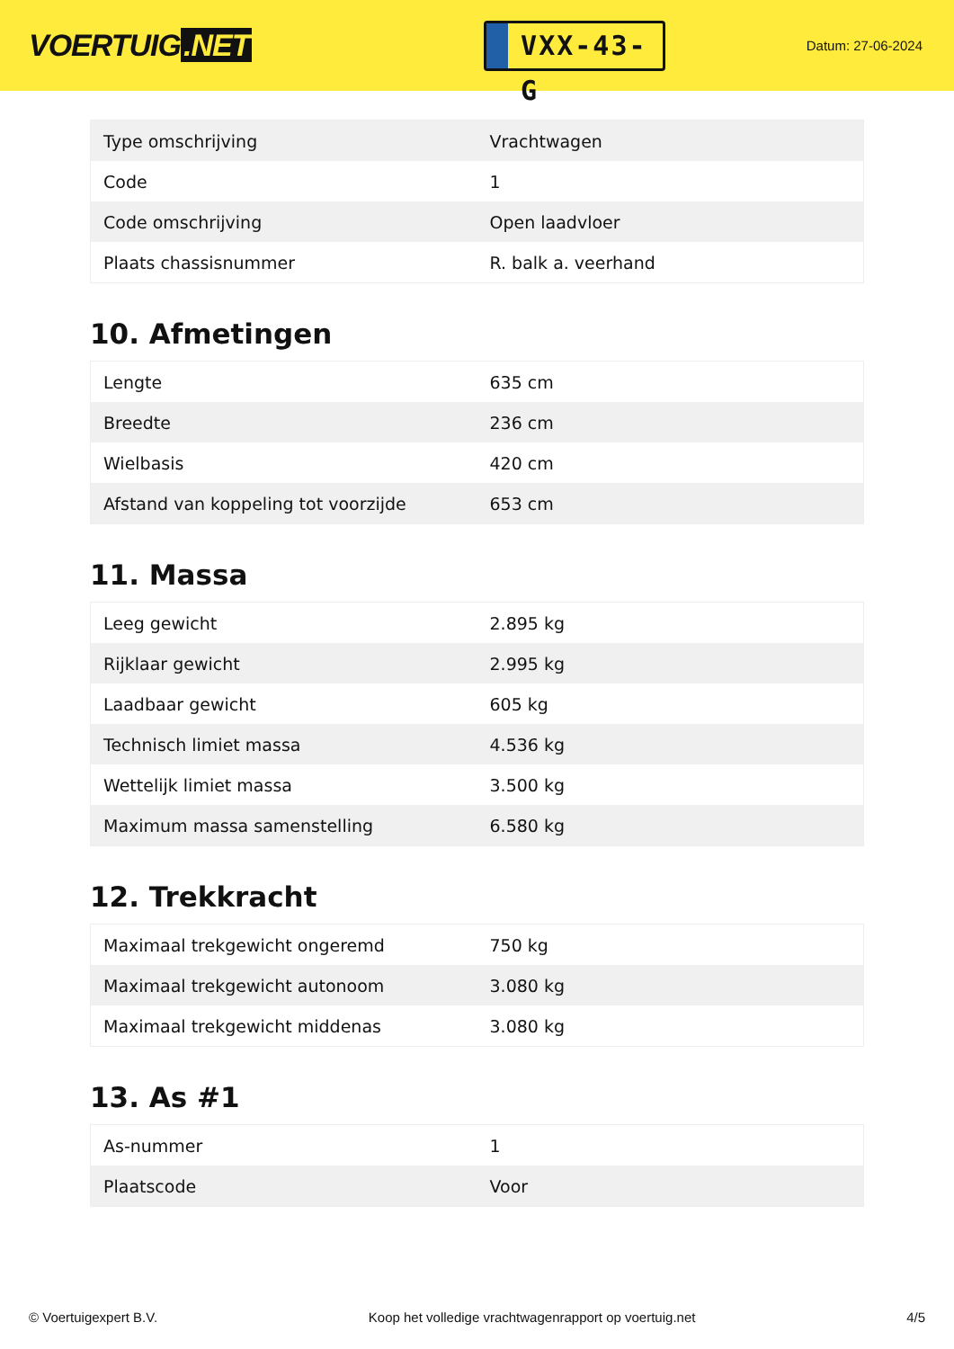VOERTUIG.NET
VXX-43-G
Datum: 27-06-2024
| Type omschrijving | Vrachtwagen |
| Code | 1 |
| Code omschrijving | Open laadvloer |
| Plaats chassisnummer | R. balk a. veerhand |
10. Afmetingen
| Lengte | 635 cm |
| Breedte | 236 cm |
| Wielbasis | 420 cm |
| Afstand van koppeling tot voorzijde | 653 cm |
11. Massa
| Leeg gewicht | 2.895 kg |
| Rijklaar gewicht | 2.995 kg |
| Laadbaar gewicht | 605 kg |
| Technisch limiet massa | 4.536 kg |
| Wettelijk limiet massa | 3.500 kg |
| Maximum massa samenstelling | 6.580 kg |
12. Trekkracht
| Maximaal trekgewicht ongeremd | 750 kg |
| Maximaal trekgewicht autonoom | 3.080 kg |
| Maximaal trekgewicht middenas | 3.080 kg |
13. As #1
| As-nummer | 1 |
| Plaatscode | Voor |
© Voertuigexpert B.V. Koop het volledige vrachtwagenrapport op voertuig.net 4/5